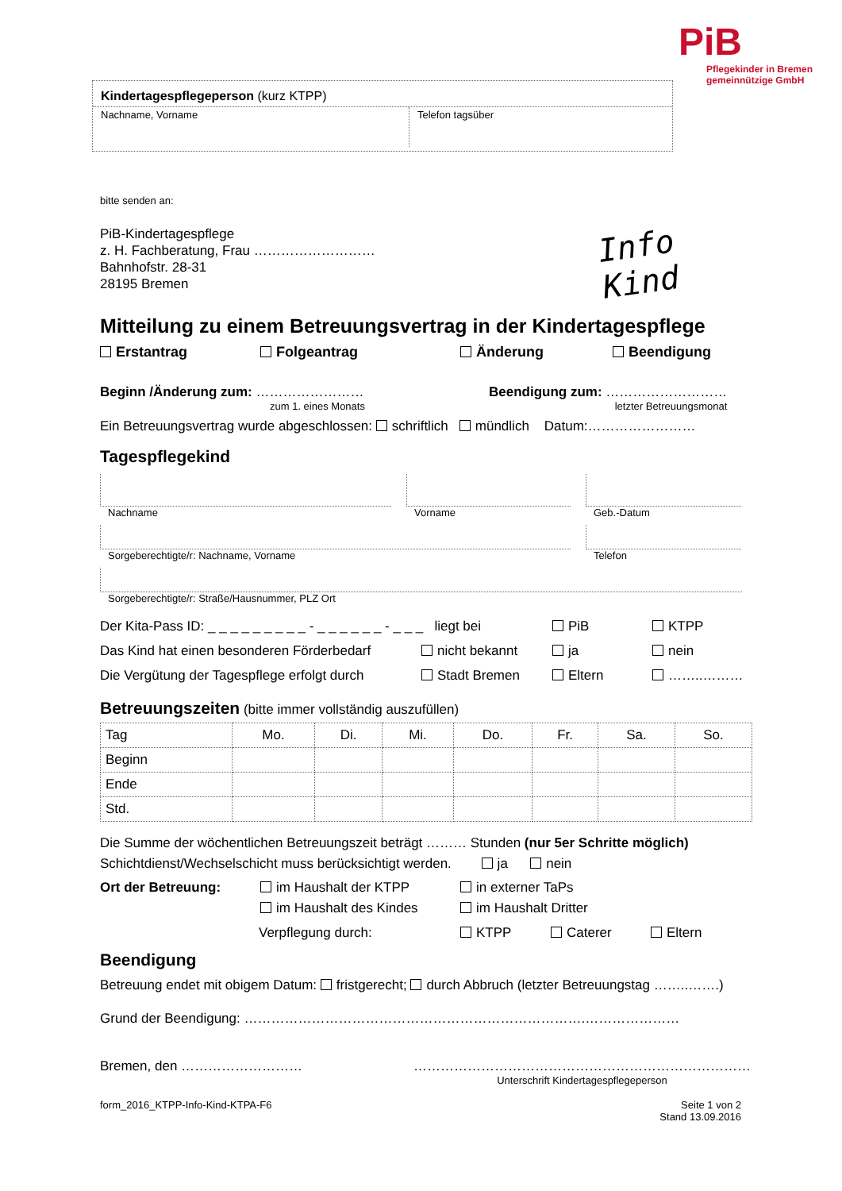PiB
Pflegekinder in Bremen
gemeinnützige GmbH
Kindertagespflegeperson (kurz KTPP)
Nachname, Vorname
Telefon tagsüber
bitte senden an:
PiB-Kindertagespflege
z. H. Fachberatung, Frau ………………………
Bahnhofstr. 28-31
28195 Bremen
Info Kind
Mitteilung zu einem Betreuungsvertrag in der Kindertagespflege
Erstantrag Folgeantrag Änderung Beendigung
Beginn /Änderung zum: ……………………
zum 1. eines Monats
Beendigung zum: ………………………
letzter Betreuungsmonat
Ein Betreuungsvertrag wurde abgeschlossen: schriftlich mündlich Datum:……………………
Tagespflegekind
Nachname Vorname Geb.-Datum
Sorgeberechtigte/r: Nachname, Vorname Telefon
Sorgeberechtigte/r: Straße/Hausnummer, PLZ Ort
Der Kita-Pass ID: _ _ _ _ _ _ _ _ _ - _ _ _ _ _ _ - _ _ _ liegt bei PiB KTPP
Das Kind hat einen besonderen Förderbedarf nicht bekannt ja nein
Die Vergütung der Tagespflege erfolgt durch Stadt Bremen Eltern ……..………
Betreuungszeiten (bitte immer vollständig auszufüllen)
| Tag | Mo. | Di. | Mi. | Do. | Fr. | Sa. | So. |
| Beginn | | | | | | | |
| Ende | | | | | | | |
| Std. | | | | | | | |
Die Summe der wöchentlichen Betreuungszeit beträgt ……… Stunden (nur 5er Schritte möglich)
Schichtdienst/Wechselschicht muss berücksichtigt werden. ja nein
Ort der Betreuung: im Haushalt der KTPP
im Haushalt des Kindes
in externer TaPs
im Haushalt Dritter
Verpflegung durch: KTPP Caterer Eltern
Beendigung
Betreuung endet mit obigem Datum: fristgerecht; durch Abbruch (letzter Betreuungstag ……..…….)
Grund der Beendigung: ………………………………………………………………….…………………
Bremen, den ……………………… …………………………………………………………………
Unterschrift Kindertagespflegeperson
form_2016_KTPP-Info-Kind-KTPA-F6 Seite 1 von 2
Stand 13.09.2016